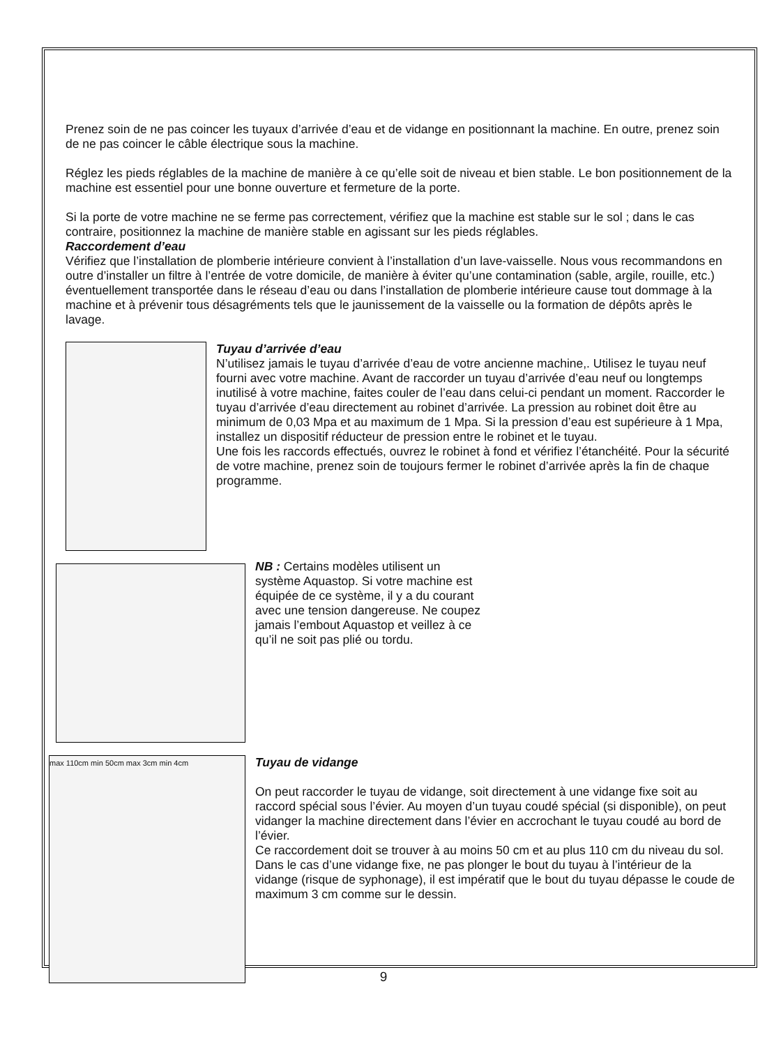Prenez soin de ne pas coincer les tuyaux d’arrivée d’eau et de vidange en positionnant la machine. En outre, prenez soin de ne pas coincer le câble électrique sous la machine.
Réglez les pieds réglables de la machine de manière à ce qu’elle soit de niveau et bien stable. Le bon positionnement de la machine est essentiel pour une bonne ouverture et fermeture de la porte.
Si la porte de votre machine ne se ferme pas correctement, vérifiez que la machine est stable sur le sol ; dans le cas contraire, positionnez la machine de manière stable en agissant sur les pieds réglables.
Raccordement d’eau
Vérifiez que l’installation de plomberie intérieure convient à l’installation d’un lave-vaisselle. Nous vous recommandons en outre d’installer un filtre à l’entrée de votre domicile, de manière à éviter qu’une contamination (sable, argile, rouille, etc.) éventuellement transportée dans le réseau d’eau ou dans l’installation de plomberie intérieure cause tout dommage à la machine et à prévenir tous désagréments tels que le jaunissement de la vaisselle ou la formation de dépôts après le lavage.
Tuyau d’arrivée d’eau
N’utilisez jamais le tuyau d’arrivée d’eau de votre ancienne machine,. Utilisez le tuyau neuf fourni avec votre machine. Avant de raccorder un tuyau d’arrivée d’eau neuf ou longtemps inutilisé à votre machine, faites couler de l’eau dans celui-ci pendant un moment. Raccorder le tuyau d’arrivée d’eau directement au robinet d’arrivée. La pression au robinet doit être au minimum de 0,03 Mpa et au maximum de 1 Mpa. Si la pression d’eau est supérieure à 1 Mpa, installez un dispositif réducteur de pression entre le robinet et le tuyau.
Une fois les raccords effectués, ouvrez le robinet à fond et vérifiez l’étanchéité. Pour la sécurité de votre machine, prenez soin de toujours fermer le robinet d’arrivée après la fin de chaque programme.
NB : Certains modèles utilisent un système Aquastop. Si votre machine est équipée de ce système, il y a du courant avec une tension dangereuse. Ne coupez jamais l’embout Aquastop et veillez à ce qu’il ne soit pas plié ou tordu.
max 110cm min 50cm max 3cm min 4cm
Tuyau de vidange
On peut raccorder le tuyau de vidange, soit directement à une vidange fixe soit au raccord spécial sous l’évier. Au moyen d’un tuyau coudé spécial (si disponible), on peut vidanger la machine directement dans l’évier en accrochant le tuyau coudé au bord de l’évier.
Ce raccordement doit se trouver à au moins 50 cm et au plus 110 cm du niveau du sol. Dans le cas d’une vidange fixe, ne pas plonger le bout du tuyau à l’intérieur de la vidange (risque de syphonage), il est impératif que le bout du tuyau dépasse le coude de maximum 3 cm comme sur le dessin.
9